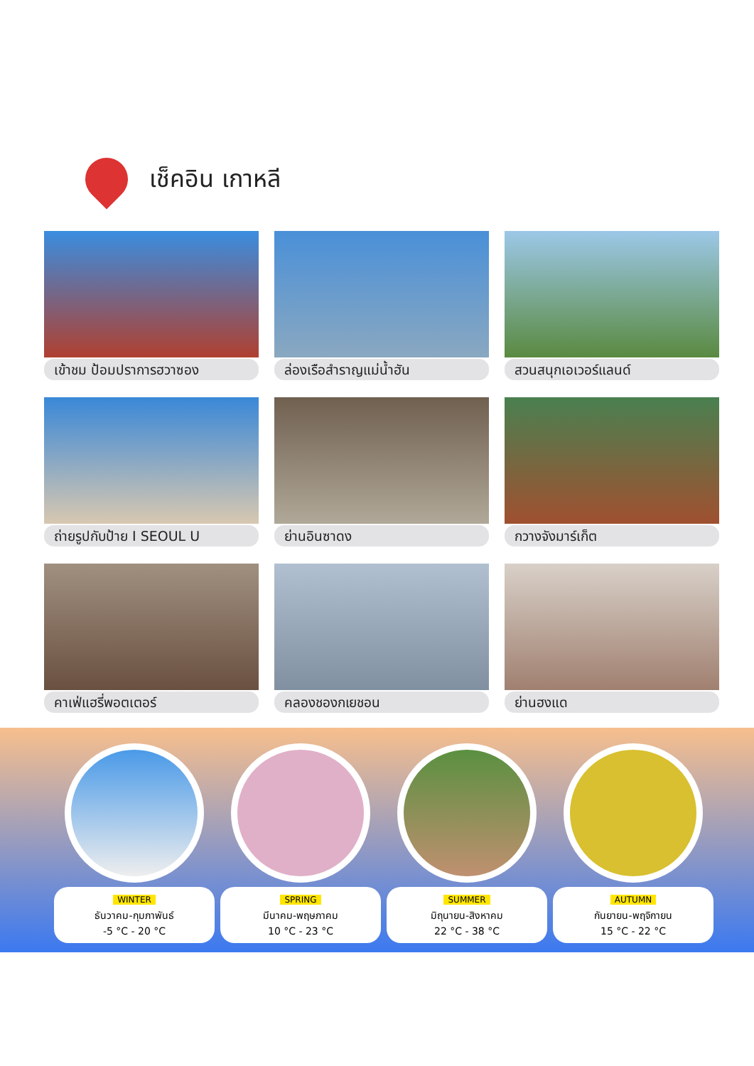เช็คอิน เกาหลี
เข้าชม ป้อมปราการฮวาซอง
ล่องเรือสำราญแม่น้ำฮัน
สวนสนุกเอเวอร์แลนด์
ถ่ายรูปกับป้าย I SEOUL U
ย่านอินซาดง
กวางจังมาร์เก็ต
คาเฟ่แฮรี่พอตเตอร์
คลองชองกเยชอน
ย่านฮงแด
WINTER
ธันวาคม-กุมภาพันธ์
-5 °C - 20 °C
SPRING
มีนาคม-พฤษภาคม
10 °C - 23 °C
SUMMER
มิถุนายน-สิงหาคม
22 °C - 38 °C
AUTUMN
กันยายน-พฤจิกายน
15 °C - 22 °C